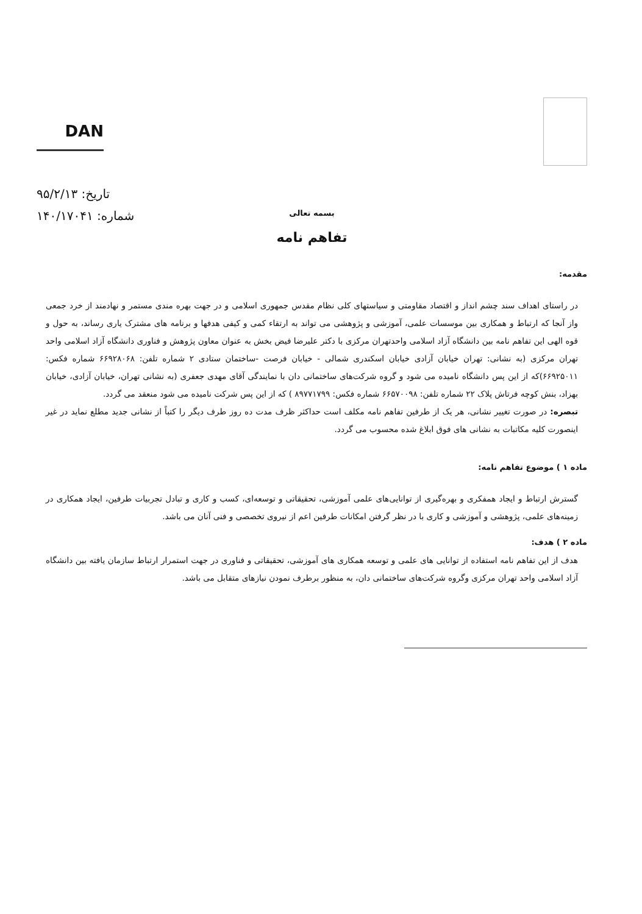DAN
تاریخ: ۹۵/۲/۱۳
شماره: ۱۴۰/۱۷۰۴۱
بسمه تعالی
تفاهم نامه
مقدمه:
در راستای اهداف سند چشم انداز و اقتصاد مقاومتی و سیاستهای کلی نظام مقدس جمهوری اسلامی و در جهت بهره مندی مستمر و نهادمند از خرد جمعی واز آنجا که ارتباط و همکاری بین موسسات علمی، آموزشی و پژوهشی می تواند به ارتقاء کمی و کیفی هدفها و برنامه های مشترک یاری رساند، به حول و قوه الهی این تفاهم نامه بین دانشگاه آزاد اسلامی واحدتهران مرکزی با دکتر علیرضا فیض بخش به عنوان معاون پژوهش و فناوری دانشگاه آزاد اسلامی واحد تهران مرکزی (به نشانی: تهران خیابان آزادی خیابان اسکندری شمالی - خیابان فرصت -ساختمان ستادی ۲ شماره تلفن: ۶۶۹۲۸۰۶۸ شماره فکس: ۶۶۹۲۵۰۱۱)که از این پس دانشگاه نامیده می شود و گروه شرکت‌های ساختمانی دان با نمایندگی آقای مهدی جعفری (به نشانی تهران، خیابان آزادی، خیابان بهزاد، بنش کوچه فرتاش پلاک ۲۲ شماره تلفن: ۶۶۵۷۰۰۹۸ شماره فکس: ۸۹۷۷۱۷۹۹ ) که از این پس شرکت نامیده می شود منعقد می گردد.
تبصره: در صورت تغییر نشانی، هر یک از طرفین تفاهم نامه مکلف است حداکثر ظرف مدت ده روز طرف دیگر را کتباً از نشانی جدید مطلع نماید در غیر اینصورت کلیه مکاتبات به نشانی های فوق ابلاغ شده محسوب می گردد.
ماده ۱ ) موضوع تفاهم نامه:
گسترش ارتباط و ایجاد همفکری و بهره‌گیری از توانایی‌های علمی آموزشی، تحقیقاتی و توسعه‌ای، کسب و کاری و تبادل تجربیات طرفین، ایجاد همکاری در زمینه‌های علمی، پژوهشی و آموزشی و کاری با در نظر گرفتن امکانات طرفین اعم از نیروی تخصصی و فنی آنان می باشد.
ماده ۲ ) هدف:
هدف از این تفاهم نامه استفاده از توانایی های علمی و توسعه همکاری های آموزشی، تحقیقاتی و فناوری در جهت استمرار ارتباط سازمان یافته بین دانشگاه آزاد اسلامی واحد تهران مرکزی وگروه شرکت‌های ساختمانی دان، به منظور برطرف نمودن نیازهای متقابل می باشد.